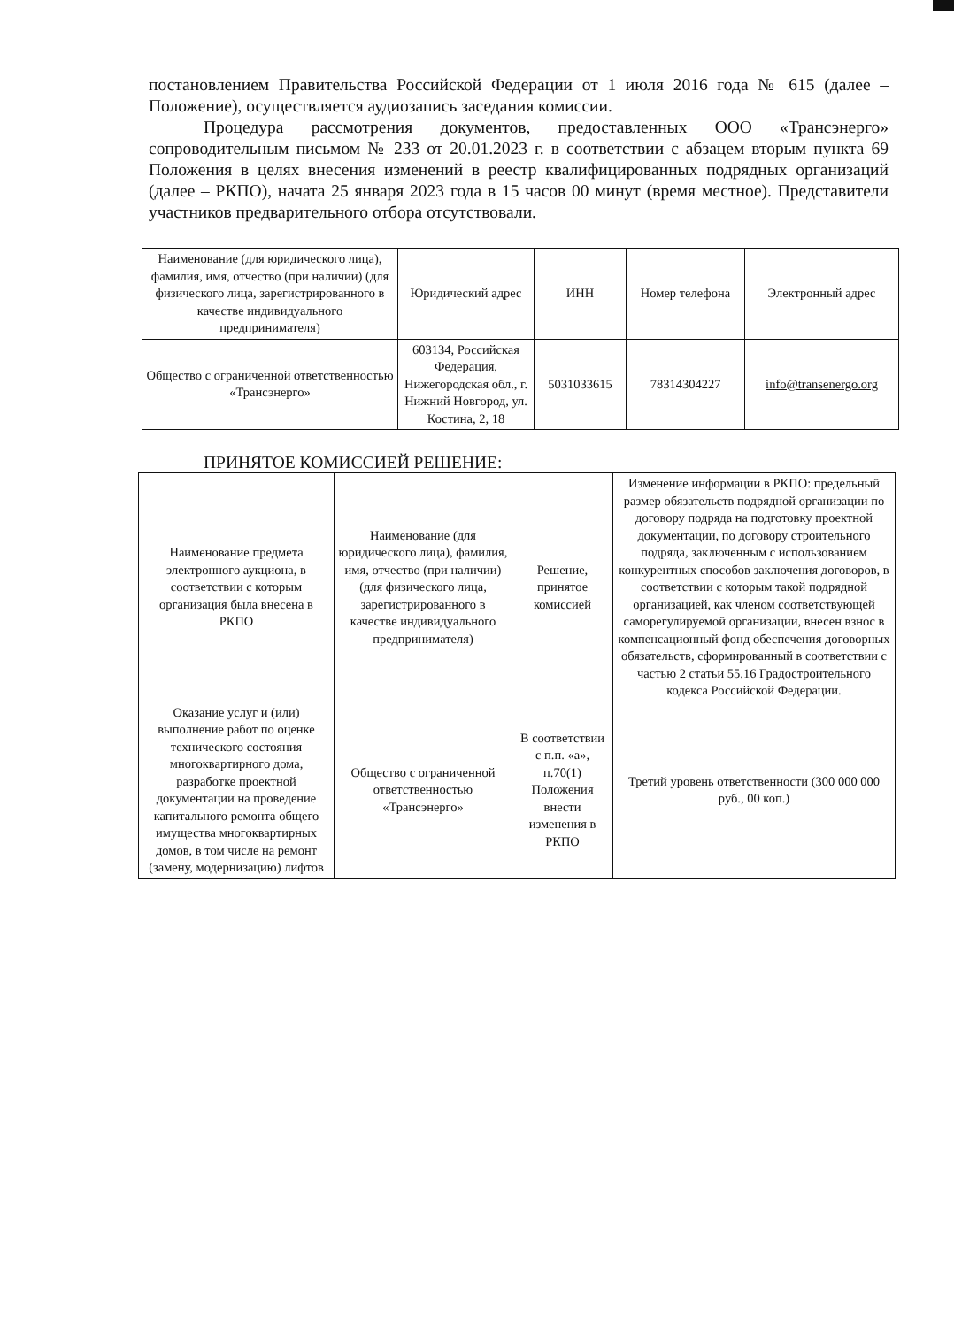постановлением Правительства Российской Федерации от 1 июля 2016 года № 615 (далее – Положение), осуществляется аудиозапись заседания комиссии.
Процедура рассмотрения документов, предоставленных ООО «Трансэнерго» сопроводительным письмом № 233 от 20.01.2023 г. в соответствии с абзацем вторым пункта 69 Положения в целях внесения изменений в реестр квалифицированных подрядных организаций (далее – РКПО), начата 25 января 2023 года в 15 часов 00 минут (время местное). Представители участников предварительного отбора отсутствовали.
| Наименование (для юридического лица), фамилия, имя, отчество (при наличии) (для физического лица, зарегистрированного в качестве индивидуального предпринимателя) | Юридический адрес | ИНН | Номер телефона | Электронный адрес |
| --- | --- | --- | --- | --- |
| Общество с ограниченной ответственностью «Трансэнерго» | 603134, Российская Федерация, Нижегородская обл., г. Нижний Новгород, ул. Костина, 2, 18 | 5031033615 | 78314304227 | info@transenergo.org |
ПРИНЯТОЕ КОМИССИЕЙ РЕШЕНИЕ:
| Наименование предмета электронного аукциона, в соответствии с которым организация была внесена в РКПО | Наименование (для юридического лица), фамилия, имя, отчество (при наличии) (для физического лица, зарегистрированного в качестве индивидуального предпринимателя) | Решение, принятое комиссией | Изменение информации в РКПО: предельный размер обязательств подрядной организации по договору подряда на подготовку проектной документации, по договору строительного подряда, заключенным с использованием конкурентных способов заключения договоров, в соответствии с которым такой подрядной организацией, как членом соответствующей саморегулируемой организации, внесен взнос в компенсационный фонд обеспечения договорных обязательств, сформированный в соответствии с частью 2 статьи 55.16 Градостроительного кодекса Российской Федерации. |
| --- | --- | --- | --- |
| Оказание услуг и (или) выполнение работ по оценке технического состояния многоквартирного дома, разработке проектной документации на проведение капитального ремонта общего имущества многоквартирных домов, в том числе на ремонт (замену, модернизацию) лифтов | Общество с ограниченной ответственностью «Трансэнерго» | В соответствии с п.п. «а», п.70(1) Положения внести изменения в РКПО | Третий уровень ответственности (300 000 000 руб., 00 коп.) |